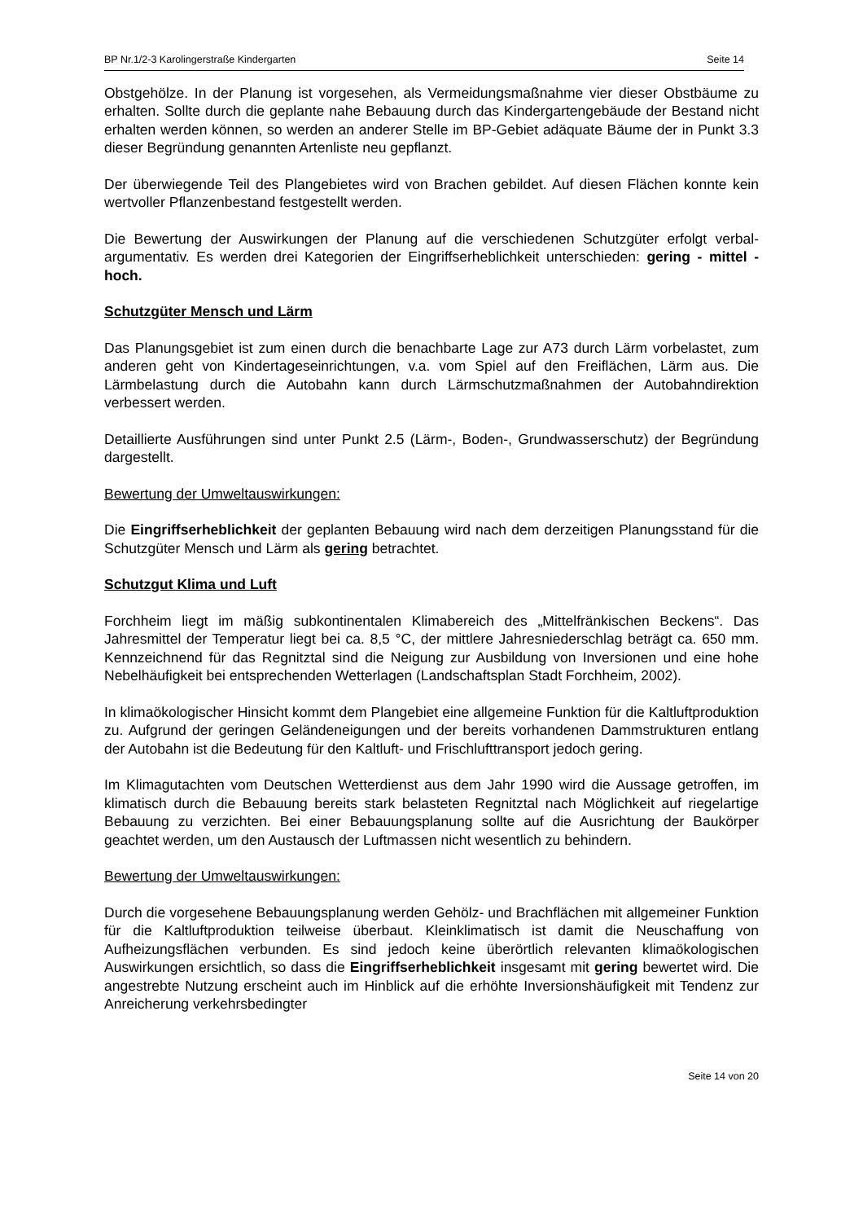BP Nr.1/2-3 Karolingerstraße Kindergarten Seite 14
Obstgehölze. In der Planung ist vorgesehen, als Vermeidungsmaßnahme vier dieser Obstbäume zu erhalten. Sollte durch die geplante nahe Bebauung durch das Kindergartengebäude der Bestand nicht erhalten werden können, so werden an anderer Stelle im BP-Gebiet adäquate Bäume der in Punkt 3.3 dieser Begründung genannten Artenliste neu gepflanzt.
Der überwiegende Teil des Plangebietes wird von Brachen gebildet. Auf diesen Flächen konnte kein wertvoller Pflanzenbestand festgestellt werden.
Die Bewertung der Auswirkungen der Planung auf die verschiedenen Schutzgüter erfolgt verbal-argumentativ. Es werden drei Kategorien der Eingriffserheblichkeit unterschieden: gering - mittel - hoch.
Schutzgüter Mensch und Lärm
Das Planungsgebiet ist zum einen durch die benachbarte Lage zur A73 durch Lärm vorbelastet, zum anderen geht von Kindertageseinrichtungen, v.a. vom Spiel auf den Freiflächen, Lärm aus. Die Lärmbelastung durch die Autobahn kann durch Lärmschutzmaßnahmen der Autobahndirektion verbessert werden.
Detaillierte Ausführungen sind unter Punkt 2.5 (Lärm-, Boden-, Grundwasserschutz) der Begründung dargestellt.
Bewertung der Umweltauswirkungen:
Die Eingriffserheblichkeit der geplanten Bebauung wird nach dem derzeitigen Planungsstand für die Schutzgüter Mensch und Lärm als gering betrachtet.
Schutzgut Klima und Luft
Forchheim liegt im mäßig subkontinentalen Klimabereich des „Mittelfränkischen Beckens“. Das Jahresmittel der Temperatur liegt bei ca. 8,5 °C, der mittlere Jahresniederschlag beträgt ca. 650 mm. Kennzeichnend für das Regnitztal sind die Neigung zur Ausbildung von Inversionen und eine hohe Nebelhäufigkeit bei entsprechenden Wetterlagen (Landschaftsplan Stadt Forchheim, 2002).
In klimaökologischer Hinsicht kommt dem Plangebiet eine allgemeine Funktion für die Kaltluftproduktion zu. Aufgrund der geringen Geländeneigungen und der bereits vorhandenen Dammstrukturen entlang der Autobahn ist die Bedeutung für den Kaltluft- und Frischlufttransport jedoch gering.
Im Klimagutachten vom Deutschen Wetterdienst aus dem Jahr 1990 wird die Aussage getroffen, im klimatisch durch die Bebauung bereits stark belasteten Regnitztal nach Möglichkeit auf riegelartige Bebauung zu verzichten. Bei einer Bebauungsplanung sollte auf die Ausrichtung der Baukörper geachtet werden, um den Austausch der Luftmassen nicht wesentlich zu behindern.
Bewertung der Umweltauswirkungen:
Durch die vorgesehene Bebauungsplanung werden Gehölz- und Brachflächen mit allgemeiner Funktion für die Kaltluftproduktion teilweise überbaut. Kleinklimatisch ist damit die Neuschaffung von Aufheizungsflächen verbunden. Es sind jedoch keine überörtlich relevanten klimaökologischen Auswirkungen ersichtlich, so dass die Eingriffserheblichkeit insgesamt mit gering bewertet wird. Die angestrebte Nutzung erscheint auch im Hinblick auf die erhöhte Inversionshäufigkeit mit Tendenz zur Anreicherung verkehrsbedingter
Seite 14 von 20